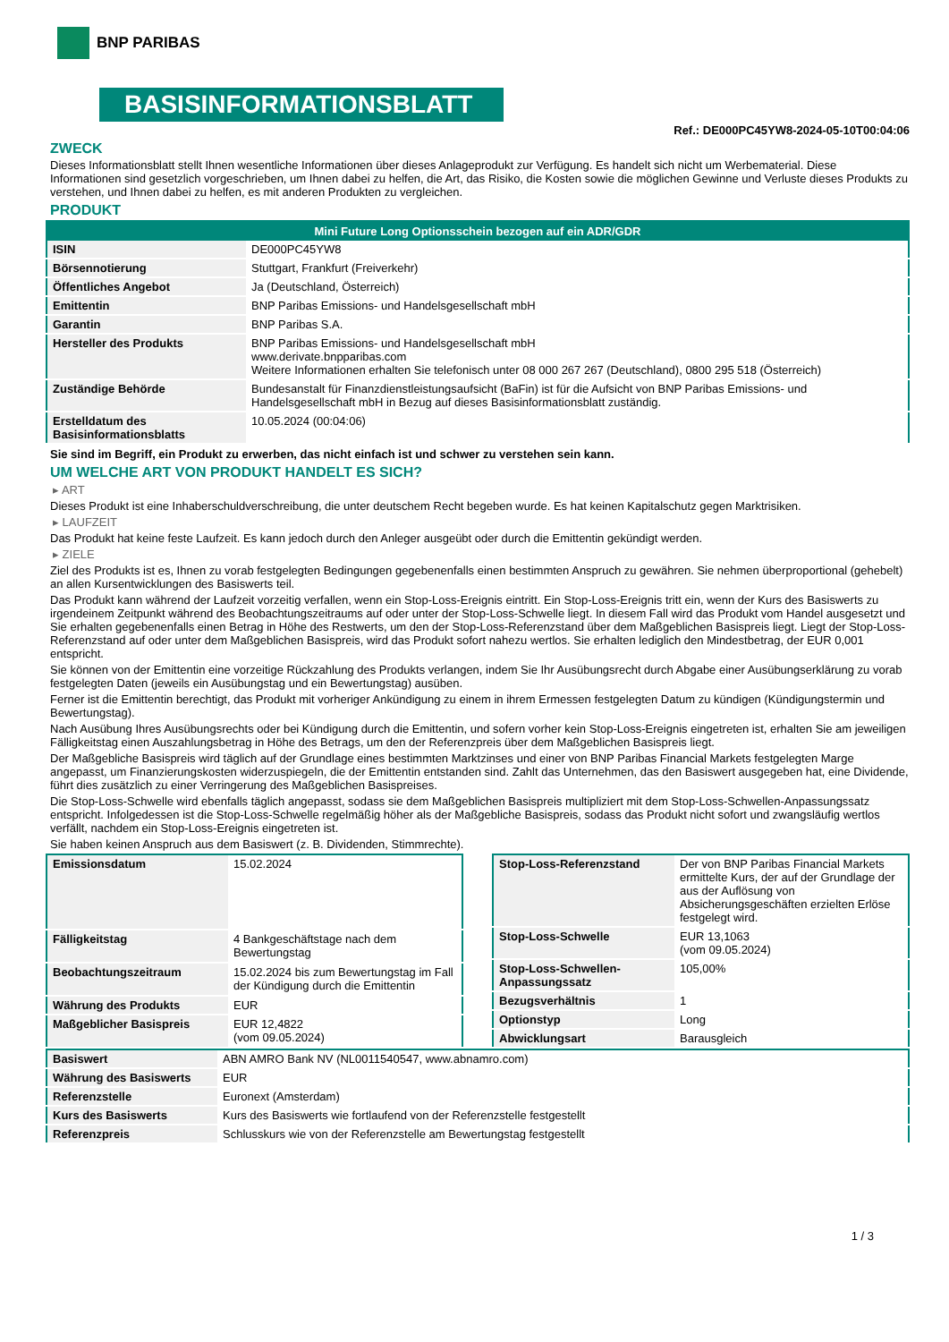BNP PARIBAS
BASISINFORMATIONSBLATT
Ref.: DE000PC45YW8-2024-05-10T00:04:06
ZWECK
Dieses Informationsblatt stellt Ihnen wesentliche Informationen über dieses Anlageprodukt zur Verfügung. Es handelt sich nicht um Werbematerial. Diese Informationen sind gesetzlich vorgeschrieben, um Ihnen dabei zu helfen, die Art, das Risiko, die Kosten sowie die möglichen Gewinne und Verluste dieses Produkts zu verstehen, und Ihnen dabei zu helfen, es mit anderen Produkten zu vergleichen.
PRODUKT
| Mini Future Long Optionsschein bezogen auf ein ADR/GDR | |
| --- | --- |
| ISIN | DE000PC45YW8 |
| Börsennotierung | Stuttgart, Frankfurt (Freiverkehr) |
| Öffentliches Angebot | Ja (Deutschland, Österreich) |
| Emittentin | BNP Paribas Emissions- und Handelsgesellschaft mbH |
| Garantin | BNP Paribas S.A. |
| Hersteller des Produkts | BNP Paribas Emissions- und Handelsgesellschaft mbH www.derivate.bnpparibas.com Weitere Informationen erhalten Sie telefonisch unter 08 000 267 267 (Deutschland), 0800 295 518 (Österreich) |
| Zuständige Behörde | Bundesanstalt für Finanzdienstleistungsaufsicht (BaFin) ist für die Aufsicht von BNP Paribas Emissions- und Handelsgesellschaft mbH in Bezug auf dieses Basisinformationsblatt zuständig. |
| Erstelldatum des Basisinformationsblatts | 10.05.2024 (00:04:06) |
Sie sind im Begriff, ein Produkt zu erwerben, das nicht einfach ist und schwer zu verstehen sein kann.
UM WELCHE ART VON PRODUKT HANDELT ES SICH?
▸ ART
Dieses Produkt ist eine Inhaberschuldverschreibung, die unter deutschem Recht begeben wurde. Es hat keinen Kapitalschutz gegen Marktrisiken.
▸ LAUFZEIT
Das Produkt hat keine feste Laufzeit. Es kann jedoch durch den Anleger ausgeübt oder durch die Emittentin gekündigt werden.
▸ ZIELE
Ziel des Produkts ist es, Ihnen zu vorab festgelegten Bedingungen gegebenenfalls einen bestimmten Anspruch zu gewähren. Sie nehmen überproportional (gehebelt) an allen Kursentwicklungen des Basiswerts teil.
Das Produkt kann während der Laufzeit vorzeitig verfallen, wenn ein Stop-Loss-Ereignis eintritt. Ein Stop-Loss-Ereignis tritt ein, wenn der Kurs des Basiswerts zu irgendeinem Zeitpunkt während des Beobachtungszeitraums auf oder unter der Stop-Loss-Schwelle liegt. In diesem Fall wird das Produkt vom Handel ausgesetzt und Sie erhalten gegebenenfalls einen Betrag in Höhe des Restwerts, um den der Stop-Loss-Referenzstand über dem Maßgeblichen Basispreis liegt. Liegt der Stop-Loss-Referenzstand auf oder unter dem Maßgeblichen Basispreis, wird das Produkt sofort nahezu wertlos. Sie erhalten lediglich den Mindestbetrag, der EUR 0,001 entspricht.
Sie können von der Emittentin eine vorzeitige Rückzahlung des Produkts verlangen, indem Sie Ihr Ausübungsrecht durch Abgabe einer Ausübungserklärung zu vorab festgelegten Daten (jeweils ein Ausübungstag und ein Bewertungstag) ausüben.
Ferner ist die Emittentin berechtigt, das Produkt mit vorheriger Ankündigung zu einem in ihrem Ermessen festgelegten Datum zu kündigen (Kündigungstermin und Bewertungstag).
Nach Ausübung Ihres Ausübungsrechts oder bei Kündigung durch die Emittentin, und sofern vorher kein Stop-Loss-Ereignis eingetreten ist, erhalten Sie am jeweiligen Fälligkeitstag einen Auszahlungsbetrag in Höhe des Betrags, um den der Referenzpreis über dem Maßgeblichen Basispreis liegt.
Der Maßgebliche Basispreis wird täglich auf der Grundlage eines bestimmten Marktzinses und einer von BNP Paribas Financial Markets festgelegten Marge angepasst, um Finanzierungskosten widerzuspiegeln, die der Emittentin entstanden sind. Zahlt das Unternehmen, das den Basiswert ausgegeben hat, eine Dividende, führt dies zusätzlich zu einer Verringerung des Maßgeblichen Basispreises.
Die Stop-Loss-Schwelle wird ebenfalls täglich angepasst, sodass sie dem Maßgeblichen Basispreis multipliziert mit dem Stop-Loss-Schwellen-Anpassungssatz entspricht. Infolgedessen ist die Stop-Loss-Schwelle regelmäßig höher als der Maßgebliche Basispreis, sodass das Produkt nicht sofort und zwangsläufig wertlos verfällt, nachdem ein Stop-Loss-Ereignis eingetreten ist.
Sie haben keinen Anspruch aus dem Basiswert (z. B. Dividenden, Stimmrechte).
| Emissionsdatum | 15.02.2024 |
| Fälligkeitstag | 4 Bankgeschäftstage nach dem Bewertungstag |
| Beobachtungszeitraum | 15.02.2024 bis zum Bewertungstag im Fall der Kündigung durch die Emittentin |
| Währung des Produkts | EUR |
| Maßgeblicher Basispreis | EUR 12,4822 (vom 09.05.2024) |
| Stop-Loss-Referenzstand | Der von BNP Paribas Financial Markets ermittelte Kurs, der auf der Grundlage der aus der Auflösung von Absicherungsgeschäften erzielten Erlöse festgelegt wird. |
| Stop-Loss-Schwelle | EUR 13,1063 (vom 09.05.2024) |
| Stop-Loss-Schwellen-Anpassungssatz | 105,00% |
| Bezugsverhältnis | 1 |
| Optionstyp | Long |
| Abwicklungsart | Barausgleich |
| Basiswert | ABN AMRO Bank NV (NL0011540547, www.abnamro.com) |
| Währung des Basiswerts | EUR |
| Referenzstelle | Euronext (Amsterdam) |
| Kurs des Basiswerts | Kurs des Basiswerts wie fortlaufend von der Referenzstelle festgestellt |
| Referenzpreis | Schlusskurs wie von der Referenzstelle am Bewertungstag festgestellt |
1 / 3